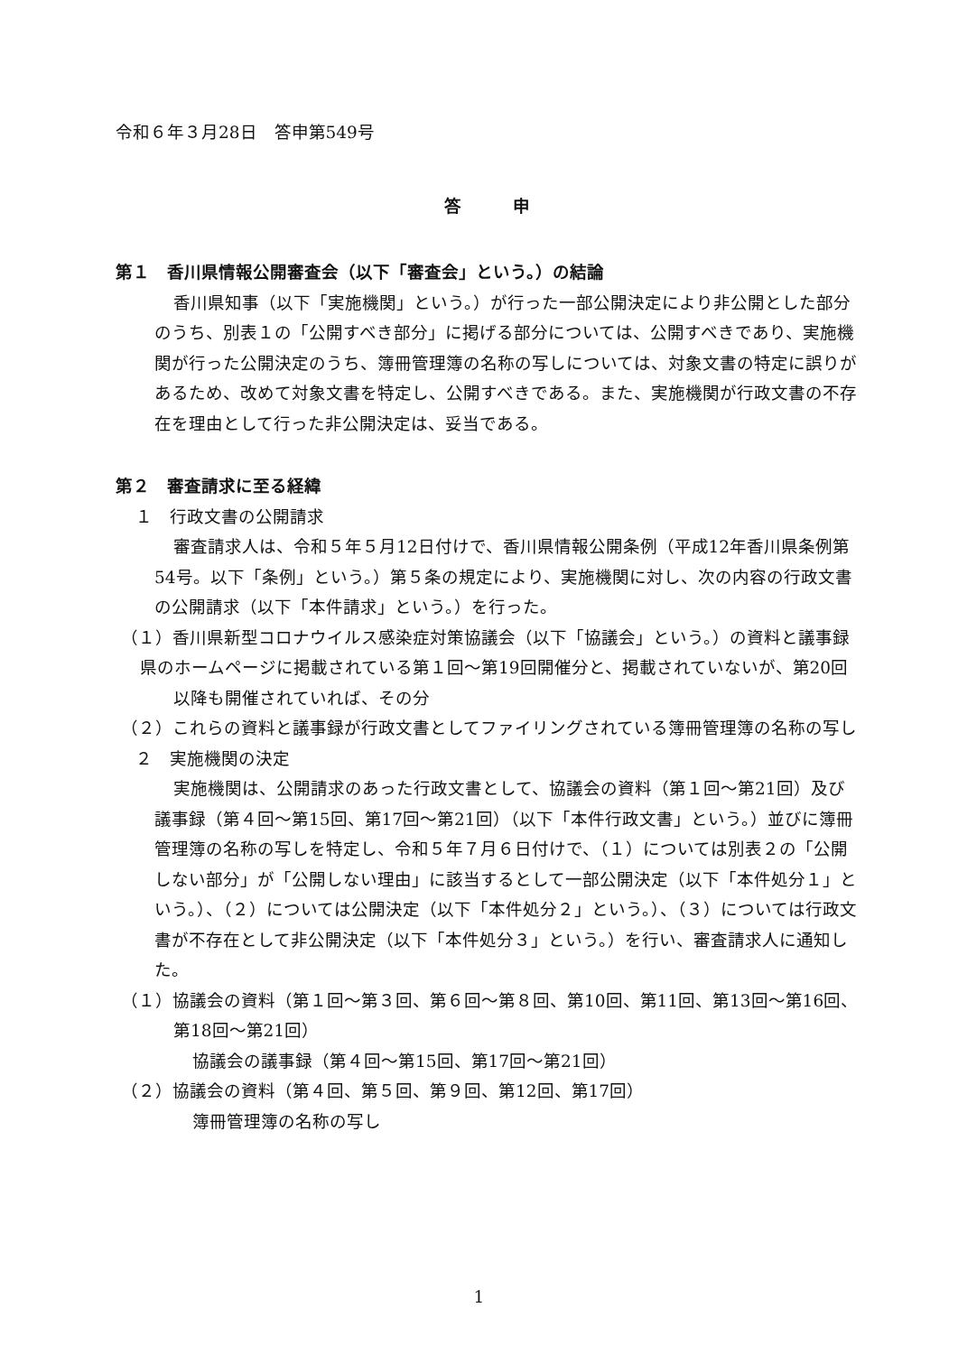令和６年３月28日　答申第549号
答　　　申
第１　香川県情報公開審査会（以下「審査会」という。）の結論
香川県知事（以下「実施機関」という。）が行った一部公開決定により非公開とした部分のうち、別表１の「公開すべき部分」に掲げる部分については、公開すべきであり、実施機関が行った公開決定のうち、簿冊管理簿の名称の写しについては、対象文書の特定に誤りがあるため、改めて対象文書を特定し、公開すべきである。また、実施機関が行政文書の不存在を理由として行った非公開決定は、妥当である。
第２　審査請求に至る経緯
１　行政文書の公開請求
審査請求人は、令和５年５月12日付けで、香川県情報公開条例（平成12年香川県条例第54号。以下「条例」という。）第５条の規定により、実施機関に対し、次の内容の行政文書の公開請求（以下「本件請求」という。）を行った。
（１）香川県新型コロナウイルス感染症対策協議会（以下「協議会」という。）の資料と議事録
県のホームページに掲載されている第１回～第19回開催分と、掲載されていないが、第20回以降も開催されていれば、その分
（２）これらの資料と議事録が行政文書としてファイリングされている簿冊管理簿の名称の写し
２　実施機関の決定
実施機関は、公開請求のあった行政文書として、協議会の資料（第１回～第21回）及び議事録（第４回～第15回、第17回～第21回）（以下「本件行政文書」という。）並びに簿冊管理簿の名称の写しを特定し、令和５年７月６日付けで、（１）については別表２の「公開しない部分」が「公開しない理由」に該当するとして一部公開決定（以下「本件処分１」という。）、（２）については公開決定（以下「本件処分２」という。）、（３）については行政文書が不存在として非公開決定（以下「本件処分３」という。）を行い、審査請求人に通知した。
（１）協議会の資料（第１回～第３回、第６回～第８回、第10回、第11回、第13回～第16回、第18回～第21回）
協議会の議事録（第４回～第15回、第17回～第21回）
（２）協議会の資料（第４回、第５回、第９回、第12回、第17回）
簿冊管理簿の名称の写し
1